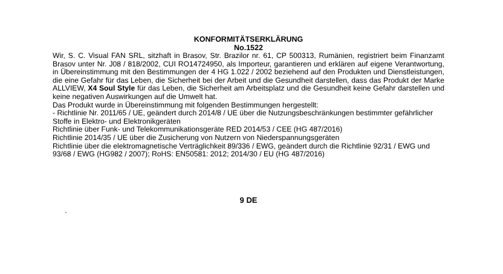KONFORMITÄTSERKLÄRUNG
No.1522
Wir, S. C. Visual FAN SRL, sitzhaft in Brasov, Str. Brazilor nr. 61, CP 500313, Rumänien, registriert beim Finanzamt Brasov unter Nr. J08 / 818/2002, CUI RO14724950, als Importeur, garantieren und erklären auf eigene Verantwortung, in Übereinstimmung mit den Bestimmungen der 4 HG 1.022 / 2002 beziehend auf den Produkten und Dienstleistungen, die eine Gefahr für das Leben, die Sicherheit bei der Arbeit und die Gesundheit darstellen, dass das Produkt der Marke ALLVIEW, X4 Soul Style für das Leben, die Sicherheit am Arbeitsplatz und die Gesundheit keine Gefahr darstellen und keine negativen Auswirkungen auf die Umwelt hat.
Das Produkt wurde in Übereinstimmung mit folgenden Bestimmungen hergestellt:
- Richtlinie Nr. 2011/65 / UE, geändert durch 2014/8 / UE über die Nutzungsbeschränkungen bestimmter gefährlicher Stoffe in Elektro- und Elektronikgeräten
Richtlinie über Funk- und Telekommunikationsgeräte RED 2014/53 / CEE (HG 487/2016)
Richtlinie 2014/35 / UE über die Zusicherung von Nutzern von Niederspannungsgeräten
Richtlinie über die elektromagnetische Verträglichkeit 89/336 / EWG, geändert durch die Richtlinie 92/31 / EWG und 93/68 / EWG (HG982 / 2007); RoHS: EN50581: 2012; 2014/30 / EU (HG 487/2016)
9 DE
`